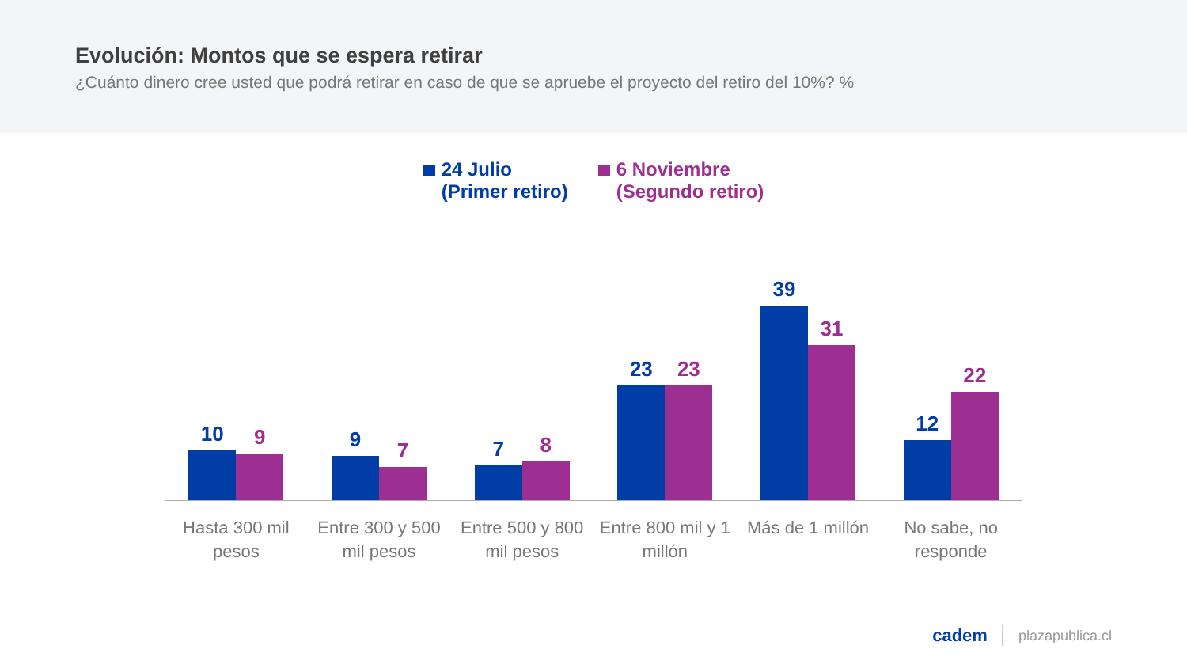Evolución: Montos que se espera retirar
¿Cuánto dinero cree usted que podrá retirar en caso de que se apruebe el proyecto del retiro del 10%? %
24 Julio
(Primer retiro)
6 Noviembre
(Segundo retiro)
10
9
9
7
7
8
23
23
39
31
12
22
Hasta 300 mil pesos Entre 300 y 500 mil pesos Entre 500 y 800 mil pesos Entre 800 mil y 1 millón Más de 1 millón No sabe, no responde
cadem plazapublica.cl